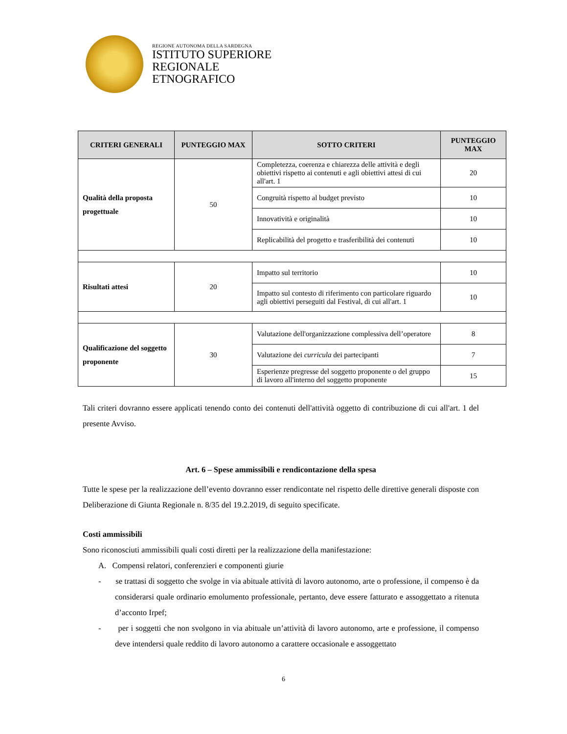REGIONE AUTONOMA DELLA SARDEGNA
ISTITUTO SUPERIORE
REGIONALE
ETNOGRAFICO
| CRITERI GENERALI | PUNTEGGIO MAX | SOTTO CRITERI | PUNTEGGIO MAX |
| --- | --- | --- | --- |
| Qualità della proposta progettuale | 50 | Completezza, coerenza e chiarezza delle attività e degli obiettivi rispetto ai contenuti e agli obiettivi attesi di cui all'art. 1 | 20 |
| | | Congruità rispetto al budget previsto | 10 |
| | | Innovatività e originalità | 10 |
| | | Replicabilità del progetto e trasferibilità dei contenuti | 10 |
| Risultati attesi | 20 | Impatto sul territorio | 10 |
| | | Impatto sul contesto di riferimento con particolare riguardo agli obiettivi perseguiti dal Festival, di cui all'art. 1 | 10 |
| Qualificazione del soggetto proponente | 30 | Valutazione dell'organizzazione complessiva dell’operatore | 8 |
| | | Valutazione dei curricula dei partecipanti | 7 |
| | | Esperienze pregresse del soggetto proponente o del gruppo di lavoro all'interno del soggetto proponente | 15 |
Tali criteri dovranno essere applicati tenendo conto dei contenuti dell'attività oggetto di contribuzione di cui all'art. 1 del presente Avviso.
Art. 6 – Spese ammissibili e rendicontazione della spesa
Tutte le spese per la realizzazione dell’evento dovranno esser rendicontate nel rispetto delle direttive generali disposte con Deliberazione di Giunta Regionale n. 8/35 del 19.2.2019, di seguito specificate.
Costi ammissibili
Sono riconosciuti ammissibili quali costi diretti per la realizzazione della manifestazione:
A. Compensi relatori, conferenzieri e componenti giurie
- se trattasi di soggetto che svolge in via abituale attività di lavoro autonomo, arte o professione, il compenso è da considerarsi quale ordinario emolumento professionale, pertanto, deve essere fatturato e assoggettato a ritenuta d’acconto Irpef;
- per i soggetti che non svolgono in via abituale un’attività di lavoro autonomo, arte e professione, il compenso deve intendersi quale reddito di lavoro autonomo a carattere occasionale e assoggettato
6